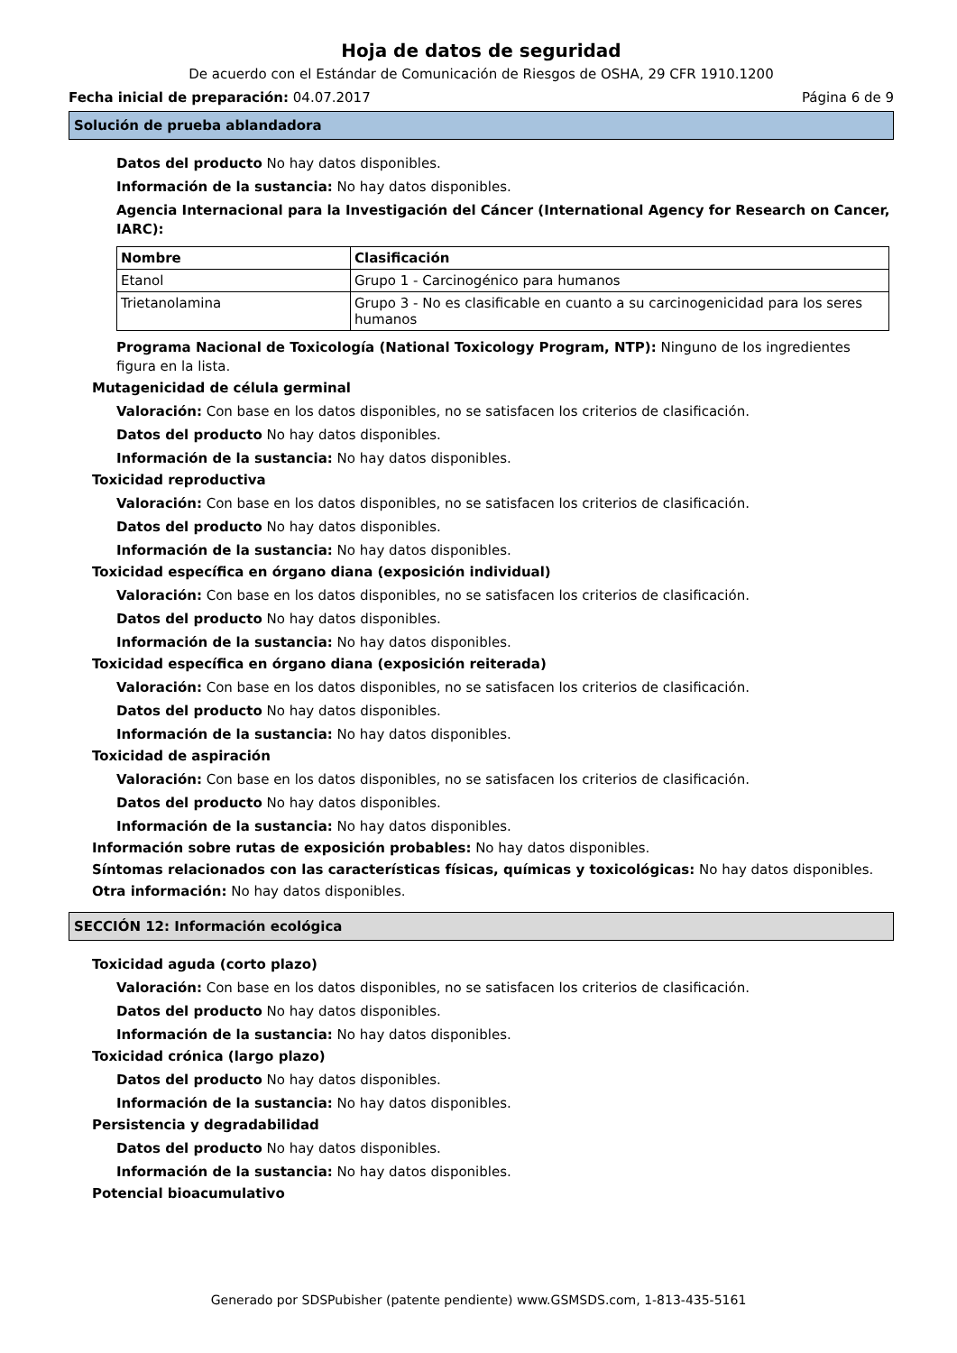Hoja de datos de seguridad
De acuerdo con el Estándar de Comunicación de Riesgos de OSHA, 29 CFR 1910.1200
Fecha inicial de preparación: 04.07.2017 Página 6 de 9
Solución de prueba ablandadora
Datos del producto No hay datos disponibles.
Información de la sustancia: No hay datos disponibles.
Agencia Internacional para la Investigación del Cáncer (International Agency for Research on Cancer, IARC):
| Nombre | Clasificación |
| --- | --- |
| Etanol | Grupo 1 - Carcinogénico para humanos |
| Trietanolamina | Grupo 3 - No es clasificable en cuanto a su carcinogenicidad para los seres humanos |
Programa Nacional de Toxicología (National Toxicology Program, NTP): Ninguno de los ingredientes figura en la lista.
Mutagenicidad de célula germinal
Valoración: Con base en los datos disponibles, no se satisfacen los criterios de clasificación.
Datos del producto No hay datos disponibles.
Información de la sustancia: No hay datos disponibles.
Toxicidad reproductiva
Valoración: Con base en los datos disponibles, no se satisfacen los criterios de clasificación.
Datos del producto No hay datos disponibles.
Información de la sustancia: No hay datos disponibles.
Toxicidad específica en órgano diana (exposición individual)
Valoración: Con base en los datos disponibles, no se satisfacen los criterios de clasificación.
Datos del producto No hay datos disponibles.
Información de la sustancia: No hay datos disponibles.
Toxicidad específica en órgano diana (exposición reiterada)
Valoración: Con base en los datos disponibles, no se satisfacen los criterios de clasificación.
Datos del producto No hay datos disponibles.
Información de la sustancia: No hay datos disponibles.
Toxicidad de aspiración
Valoración: Con base en los datos disponibles, no se satisfacen los criterios de clasificación.
Datos del producto No hay datos disponibles.
Información de la sustancia: No hay datos disponibles.
Información sobre rutas de exposición probables: No hay datos disponibles.
Síntomas relacionados con las características físicas, químicas y toxicológicas: No hay datos disponibles.
Otra información: No hay datos disponibles.
SECCIÓN 12: Información ecológica
Toxicidad aguda (corto plazo)
Valoración: Con base en los datos disponibles, no se satisfacen los criterios de clasificación.
Datos del producto No hay datos disponibles.
Información de la sustancia: No hay datos disponibles.
Toxicidad crónica (largo plazo)
Datos del producto No hay datos disponibles.
Información de la sustancia: No hay datos disponibles.
Persistencia y degradabilidad
Datos del producto No hay datos disponibles.
Información de la sustancia: No hay datos disponibles.
Potencial bioacumulativo
Generado por SDSPubisher (patente pendiente) www.GSMSDS.com, 1-813-435-5161